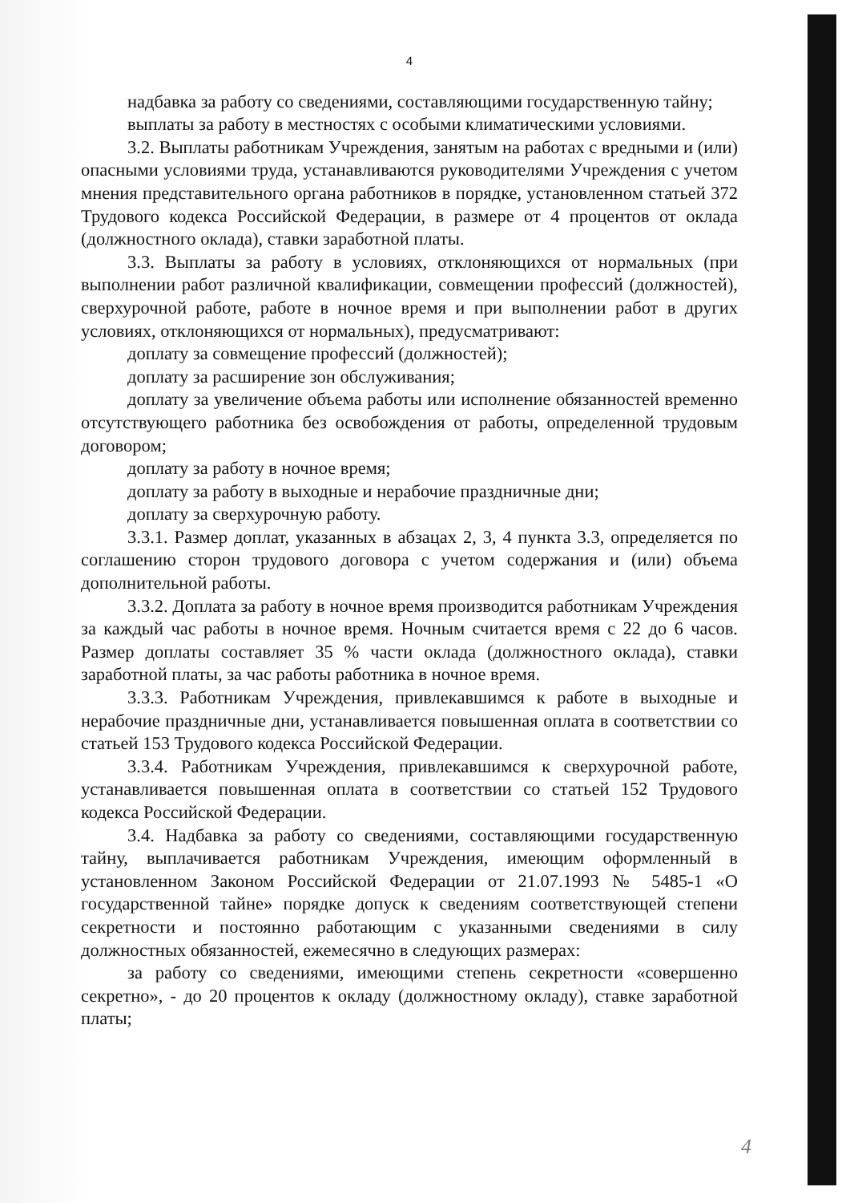4
надбавка за работу со сведениями, составляющими государственную тайну;
выплаты за работу в местностях с особыми климатическими условиями.
3.2. Выплаты работникам Учреждения, занятым на работах с вредными и (или) опасными условиями труда, устанавливаются руководителями Учреждения с учетом мнения представительного органа работников в порядке, установленном статьей 372 Трудового кодекса Российской Федерации, в размере от 4 процентов от оклада (должностного оклада), ставки заработной платы.
3.3. Выплаты за работу в условиях, отклоняющихся от нормальных (при выполнении работ различной квалификации, совмещении профессий (должностей), сверхурочной работе, работе в ночное время и при выполнении работ в других условиях, отклоняющихся от нормальных), предусматривают:
доплату за совмещение профессий (должностей);
доплату за расширение зон обслуживания;
доплату за увеличение объема работы или исполнение обязанностей временно отсутствующего работника без освобождения от работы, определенной трудовым договором;
доплату за работу в ночное время;
доплату за работу в выходные и нерабочие праздничные дни;
доплату за сверхурочную работу.
3.3.1. Размер доплат, указанных в абзацах 2, 3, 4 пункта 3.3, определяется по соглашению сторон трудового договора с учетом содержания и (или) объема дополнительной работы.
3.3.2. Доплата за работу в ночное время производится работникам Учреждения за каждый час работы в ночное время. Ночным считается время с 22 до 6 часов. Размер доплаты составляет 35 % части оклада (должностного оклада), ставки заработной платы, за час работы работника в ночное время.
3.3.3. Работникам Учреждения, привлекавшимся к работе в выходные и нерабочие праздничные дни, устанавливается повышенная оплата в соответствии со статьей 153 Трудового кодекса Российской Федерации.
3.3.4. Работникам Учреждения, привлекавшимся к сверхурочной работе, устанавливается повышенная оплата в соответствии со статьей 152 Трудового кодекса Российской Федерации.
3.4. Надбавка за работу со сведениями, составляющими государственную тайну, выплачивается работникам Учреждения, имеющим оформленный в установленном Законом Российской Федерации от 21.07.1993 № 5485-1 «О государственной тайне» порядке допуск к сведениям соответствующей степени секретности и постоянно работающим с указанными сведениями в силу должностных обязанностей, ежемесячно в следующих размерах:
за работу со сведениями, имеющими степень секретности «совершенно секретно», - до 20 процентов к окладу (должностному окладу), ставке заработной платы;
4